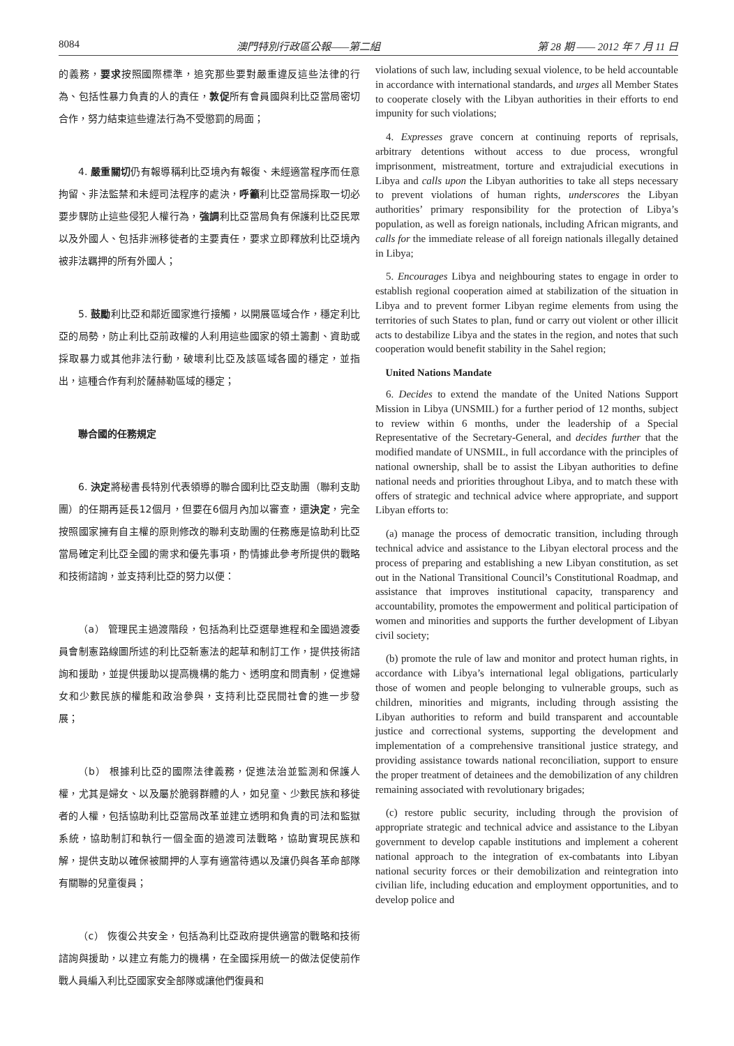8084 澳門特別行政區公報——第二組 第 28 期 —— 2012 年 7 月 11 日
的義務，要求按照國際標準，追究那些要對嚴重違反這些法律的行為、包括性暴力負責的人的責任，敦促所有會員國與利比亞當局密切合作，努力結束這些違法行為不受懲罰的局面；
4. 嚴重關切仍有報導稱利比亞境內有報復、未經適當程序而任意拘留、非法監禁和未經司法程序的處決，呼籲利比亞當局採取一切必要步驟防止這些侵犯人權行為，強調利比亞當局負有保護利比亞民眾以及外國人、包括非洲移徙者的主要責任，要求立即釋放利比亞境內被非法羈押的所有外國人；
5. 鼓勵利比亞和鄰近國家進行接觸，以開展區域合作，穩定利比亞的局勢，防止利比亞前政權的人利用這些國家的領土籌劃、資助或採取暴力或其他非法行動，破壞利比亞及該區域各國的穩定，並指出，這種合作有利於薩赫勒區域的穩定；
聯合國的任務規定
6. 決定將秘書長特別代表領導的聯合國利比亞支助團（聯利支助團）的任期再延長12個月，但要在6個月內加以審查，還決定，完全按照國家擁有自主權的原則修改的聯利支助團的任務應是協助利比亞當局確定利比亞全國的需求和優先事項，酌情據此參考所提供的戰略和技術諮詢，並支持利比亞的努力以便：
（a） 管理民主過渡階段，包括為利比亞選舉進程和全國過渡委員會制憲路線圖所述的利比亞新憲法的起草和制訂工作，提供技術諮詢和援助，並提供援助以提高機構的能力、透明度和問責制，促進婦女和少數民族的權能和政治參與，支持利比亞民間社會的進一步發展；
（b） 根據利比亞的國際法律義務，促進法治並監測和保護人權，尤其是婦女、以及屬於脆弱群體的人，如兒童、少數民族和移徙者的人權，包括協助利比亞當局改革並建立透明和負責的司法和監獄系統，協助制訂和執行一個全面的過渡司法戰略，協助實現民族和解，提供支助以確保被關押的人享有適當待遇以及讓仍與各革命部隊有關聯的兒童復員；
（c） 恢復公共安全，包括為利比亞政府提供適當的戰略和技術諮詢與援助，以建立有能力的機構，在全國採用統一的做法促使前作戰人員編入利比亞國家安全部隊或讓他們復員和
violations of such law, including sexual violence, to be held accountable in accordance with international standards, and urges all Member States to cooperate closely with the Libyan authorities in their efforts to end impunity for such violations;
4. Expresses grave concern at continuing reports of reprisals, arbitrary detentions without access to due process, wrongful imprisonment, mistreatment, torture and extrajudicial executions in Libya and calls upon the Libyan authorities to take all steps necessary to prevent violations of human rights, underscores the Libyan authorities’ primary responsibility for the protection of Libya’s population, as well as foreign nationals, including African migrants, and calls for the immediate release of all foreign nationals illegally detained in Libya;
5. Encourages Libya and neighbouring states to engage in order to establish regional cooperation aimed at stabilization of the situation in Libya and to prevent former Libyan regime elements from using the territories of such States to plan, fund or carry out violent or other illicit acts to destabilize Libya and the states in the region, and notes that such cooperation would benefit stability in the Sahel region;
United Nations Mandate
6. Decides to extend the mandate of the United Nations Support Mission in Libya (UNSMIL) for a further period of 12 months, subject to review within 6 months, under the leadership of a Special Representative of the Secretary-General, and decides further that the modified mandate of UNSMIL, in full accordance with the principles of national ownership, shall be to assist the Libyan authorities to define national needs and priorities throughout Libya, and to match these with offers of strategic and technical advice where appropriate, and support Libyan efforts to:
(a) manage the process of democratic transition, including through technical advice and assistance to the Libyan electoral process and the process of preparing and establishing a new Libyan constitution, as set out in the National Transitional Council’s Constitutional Roadmap, and assistance that improves institutional capacity, transparency and accountability, promotes the empowerment and political participation of women and minorities and supports the further development of Libyan civil society;
(b) promote the rule of law and monitor and protect human rights, in accordance with Libya’s international legal obligations, particularly those of women and people belonging to vulnerable groups, such as children, minorities and migrants, including through assisting the Libyan authorities to reform and build transparent and accountable justice and correctional systems, supporting the development and implementation of a comprehensive transitional justice strategy, and providing assistance towards national reconciliation, support to ensure the proper treatment of detainees and the demobilization of any children remaining associated with revolutionary brigades;
(c) restore public security, including through the provision of appropriate strategic and technical advice and assistance to the Libyan government to develop capable institutions and implement a coherent national approach to the integration of ex-combatants into Libyan national security forces or their demobilization and reintegration into civilian life, including education and employment opportunities, and to develop police and